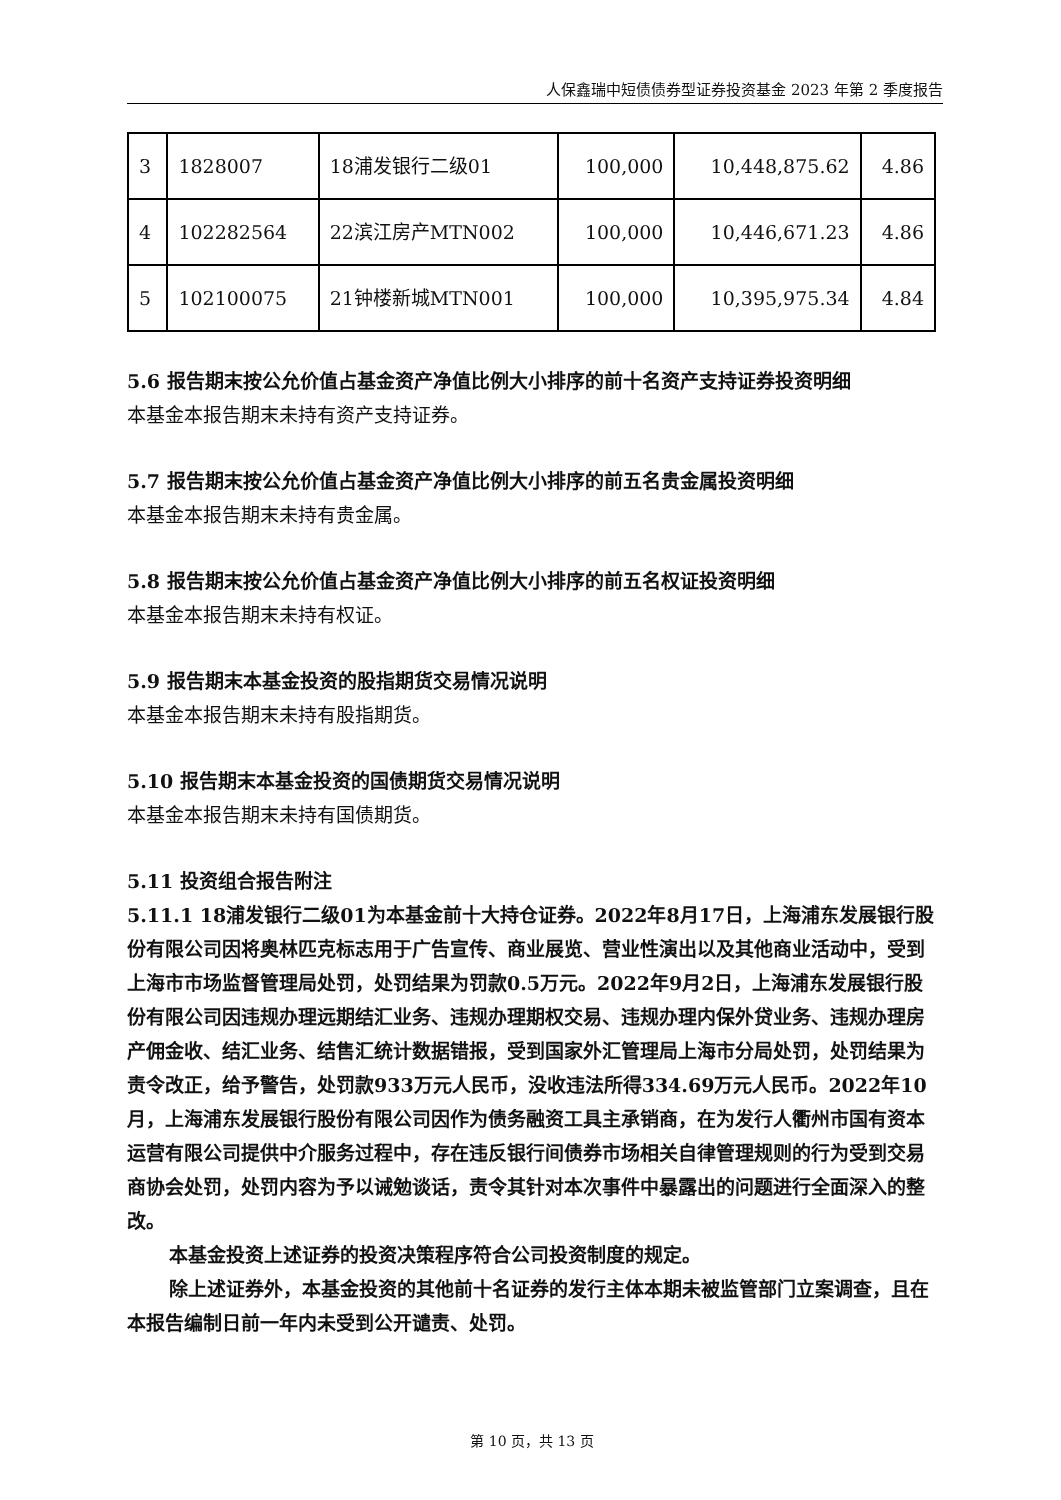人保鑫瑞中短债债券型证券投资基金 2023 年第 2 季度报告
| 3 | 1828007 | 18浦发银行二级01 | 100,000 | 10,448,875.62 | 4.86 |
| 4 | 102282564 | 22滨江房产MTN002 | 100,000 | 10,446,671.23 | 4.86 |
| 5 | 102100075 | 21钟楼新城MTN001 | 100,000 | 10,395,975.34 | 4.84 |
5.6 报告期末按公允价值占基金资产净值比例大小排序的前十名资产支持证券投资明细
本基金本报告期末未持有资产支持证券。
5.7 报告期末按公允价值占基金资产净值比例大小排序的前五名贵金属投资明细
本基金本报告期末未持有贵金属。
5.8 报告期末按公允价值占基金资产净值比例大小排序的前五名权证投资明细
本基金本报告期末未持有权证。
5.9 报告期末本基金投资的股指期货交易情况说明
本基金本报告期末未持有股指期货。
5.10 报告期末本基金投资的国债期货交易情况说明
本基金本报告期末未持有国债期货。
5.11 投资组合报告附注
5.11.1 18浦发银行二级01为本基金前十大持仓证券。2022年8月17日，上海浦东发展银行股份有限公司因将奥林匹克标志用于广告宣传、商业展览、营业性演出以及其他商业活动中，受到上海市市场监督管理局处罚，处罚结果为罚款0.5万元。2022年9月2日，上海浦东发展银行股份有限公司因违规办理远期结汇业务、违规办理期权交易、违规办理内保外贷业务、违规办理房产佣金收、结汇业务、结售汇统计数据错报，受到国家外汇管理局上海市分局处罚，处罚结果为责令改正，给予警告，处罚款933万元人民币，没收违法所得334.69万元人民币。2022年10月，上海浦东发展银行股份有限公司因作为债务融资工具主承销商，在为发行人衢州市国有资本运营有限公司提供中介服务过程中，存在违反银行间债券市场相关自律管理规则的行为受到交易商协会处罚，处罚内容为予以诫勉谈话，责令其针对本次事件中暴露出的问题进行全面深入的整改。
本基金投资上述证券的投资决策程序符合公司投资制度的规定。
除上述证券外，本基金投资的其他前十名证券的发行主体本期未被监管部门立案调查，且在本报告编制日前一年内未受到公开谴责、处罚。
第 10 页，共 13 页